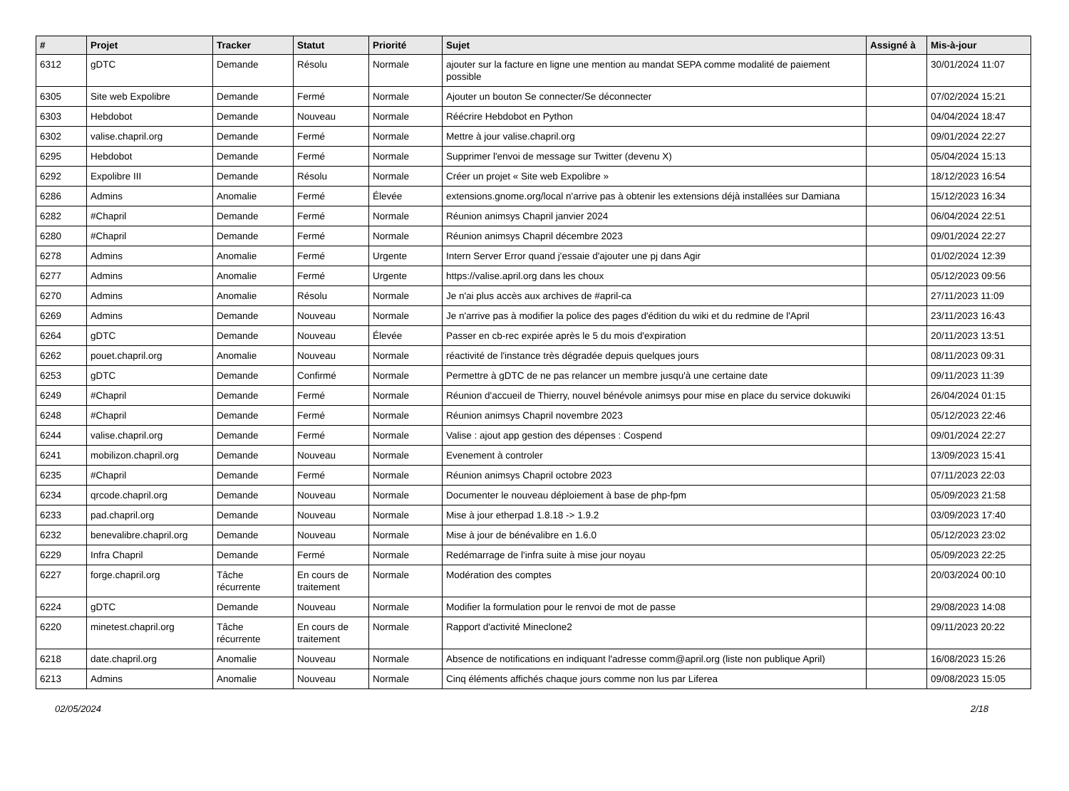| # | Projet | Tracker | Statut | Priorité | Sujet | Assigné à | Mis-à-jour |
| --- | --- | --- | --- | --- | --- | --- | --- |
| 6312 | gDTC | Demande | Résolu | Normale | ajouter sur la facture en ligne une mention au mandat SEPA comme modalité de paiement possible | | 30/01/2024 11:07 |
| 6305 | Site web Expolibre | Demande | Fermé | Normale | Ajouter un bouton Se connecter/Se déconnecter | | 07/02/2024 15:21 |
| 6303 | Hebdobot | Demande | Nouveau | Normale | Réécrire Hebdobot en Python | | 04/04/2024 18:47 |
| 6302 | valise.chapril.org | Demande | Fermé | Normale | Mettre à jour valise.chapril.org | | 09/01/2024 22:27 |
| 6295 | Hebdobot | Demande | Fermé | Normale | Supprimer l'envoi de message sur Twitter (devenu X) | | 05/04/2024 15:13 |
| 6292 | Expolibre III | Demande | Résolu | Normale | Créer un projet « Site web Expolibre » | | 18/12/2023 16:54 |
| 6286 | Admins | Anomalie | Fermé | Élevée | extensions.gnome.org/local n'arrive pas à obtenir les extensions déjà installées sur Damiana | | 15/12/2023 16:34 |
| 6282 | #Chapril | Demande | Fermé | Normale | Réunion animsys Chapril janvier 2024 | | 06/04/2024 22:51 |
| 6280 | #Chapril | Demande | Fermé | Normale | Réunion animsys Chapril décembre 2023 | | 09/01/2024 22:27 |
| 6278 | Admins | Anomalie | Fermé | Urgente | Intern Server Error quand j'essaie d'ajouter une pj dans Agir | | 01/02/2024 12:39 |
| 6277 | Admins | Anomalie | Fermé | Urgente | https://valise.april.org dans les choux | | 05/12/2023 09:56 |
| 6270 | Admins | Anomalie | Résolu | Normale | Je n'ai plus accès aux archives de #april-ca | | 27/11/2023 11:09 |
| 6269 | Admins | Demande | Nouveau | Normale | Je n'arrive pas à modifier la police des pages d'édition du wiki et du redmine de l'April | | 23/11/2023 16:43 |
| 6264 | gDTC | Demande | Nouveau | Élevée | Passer en cb-rec expirée après le 5 du mois d'expiration | | 20/11/2023 13:51 |
| 6262 | pouet.chapril.org | Anomalie | Nouveau | Normale | réactivité de l'instance très dégradée depuis quelques jours | | 08/11/2023 09:31 |
| 6253 | gDTC | Demande | Confirmé | Normale | Permettre à gDTC de ne pas relancer un membre jusqu'à une certaine date | | 09/11/2023 11:39 |
| 6249 | #Chapril | Demande | Fermé | Normale | Réunion d'accueil de Thierry, nouvel bénévole animsys pour mise en place du service dokuwiki | | 26/04/2024 01:15 |
| 6248 | #Chapril | Demande | Fermé | Normale | Réunion animsys Chapril novembre 2023 | | 05/12/2023 22:46 |
| 6244 | valise.chapril.org | Demande | Fermé | Normale | Valise : ajout app gestion des dépenses : Cospend | | 09/01/2024 22:27 |
| 6241 | mobilizon.chapril.org | Demande | Nouveau | Normale | Evenement à controler | | 13/09/2023 15:41 |
| 6235 | #Chapril | Demande | Fermé | Normale | Réunion animsys Chapril octobre 2023 | | 07/11/2023 22:03 |
| 6234 | qrcode.chapril.org | Demande | Nouveau | Normale | Documenter le nouveau déploiement à base de php-fpm | | 05/09/2023 21:58 |
| 6233 | pad.chapril.org | Demande | Nouveau | Normale | Mise à jour etherpad 1.8.18 -> 1.9.2 | | 03/09/2023 17:40 |
| 6232 | benevalibre.chapril.org | Demande | Nouveau | Normale | Mise à jour de bénévalibre en 1.6.0 | | 05/12/2023 23:02 |
| 6229 | Infra Chapril | Demande | Fermé | Normale | Redémarrage de l'infra suite à mise jour noyau | | 05/09/2023 22:25 |
| 6227 | forge.chapril.org | Tâche récurrente | En cours de traitement | Normale | Modération des comptes | | 20/03/2024 00:10 |
| 6224 | gDTC | Demande | Nouveau | Normale | Modifier la formulation pour le renvoi de mot de passe | | 29/08/2023 14:08 |
| 6220 | minetest.chapril.org | Tâche récurrente | En cours de traitement | Normale | Rapport d'activité Mineclone2 | | 09/11/2023 20:22 |
| 6218 | date.chapril.org | Anomalie | Nouveau | Normale | Absence de notifications en indiquant l'adresse comm@april.org (liste non publique April) | | 16/08/2023 15:26 |
| 6213 | Admins | Anomalie | Nouveau | Normale | Cinq éléments affichés chaque jours comme non lus par Liferea | | 09/08/2023 15:05 |
02/05/2024 2/18